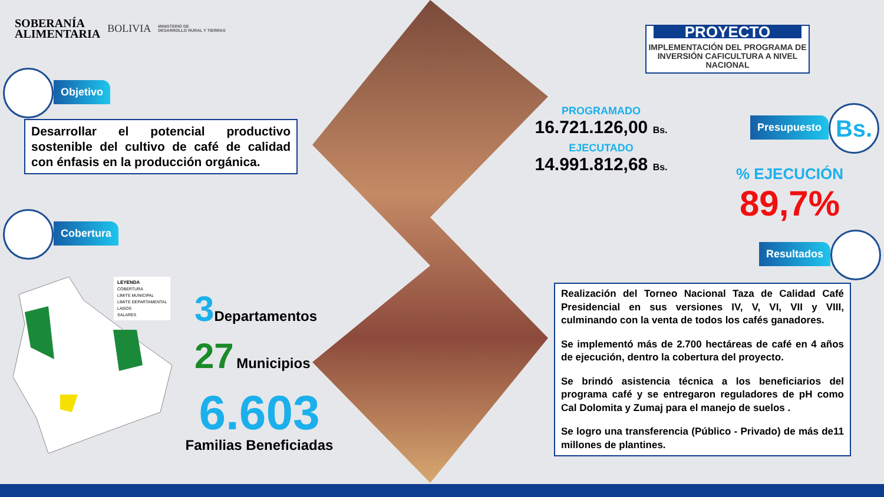SOBERANÍA
ALIMENTARIA
BOLIVIA
MINISTERIO DE
DESARROLLO RURAL Y TIERRAS
Objetivo
Desarrollar el potencial productivo sostenible del cultivo de café de calidad con énfasis en la producción orgánica.
Cobertura
LEYENDA
COBERTURA
LÍMITE MUNICIPAL
LÍMITE DEPARTAMENTAL
LAGOS
SALARES
3 Departamentos
27 Municipios
6.603
Familias Beneficiadas
PROYECTO
IMPLEMENTACIÓN DEL PROGRAMA DE INVERSIÓN CAFICULTURA A NIVEL NACIONAL
PROGRAMADO
16.721.126,00 Bs.
EJECUTADO
14.991.812,68 Bs.
Presupuesto Bs.
% EJECUCIÓN
89,7%
Resultados
Realización del Torneo Nacional Taza de Calidad Café Presidencial en sus versiones IV, V, VI, VII y VIII, culminando con la venta de todos los cafés ganadores.
Se implementó más de 2.700 hectáreas de café en 4 años de ejecución, dentro la cobertura del proyecto.
Se brindó asistencia técnica a los beneficiarios del programa café y se entregaron reguladores de pH como Cal Dolomita y Zumaj para el manejo de suelos .
Se logro una transferencia (Público - Privado) de más de11 millones de plantines.